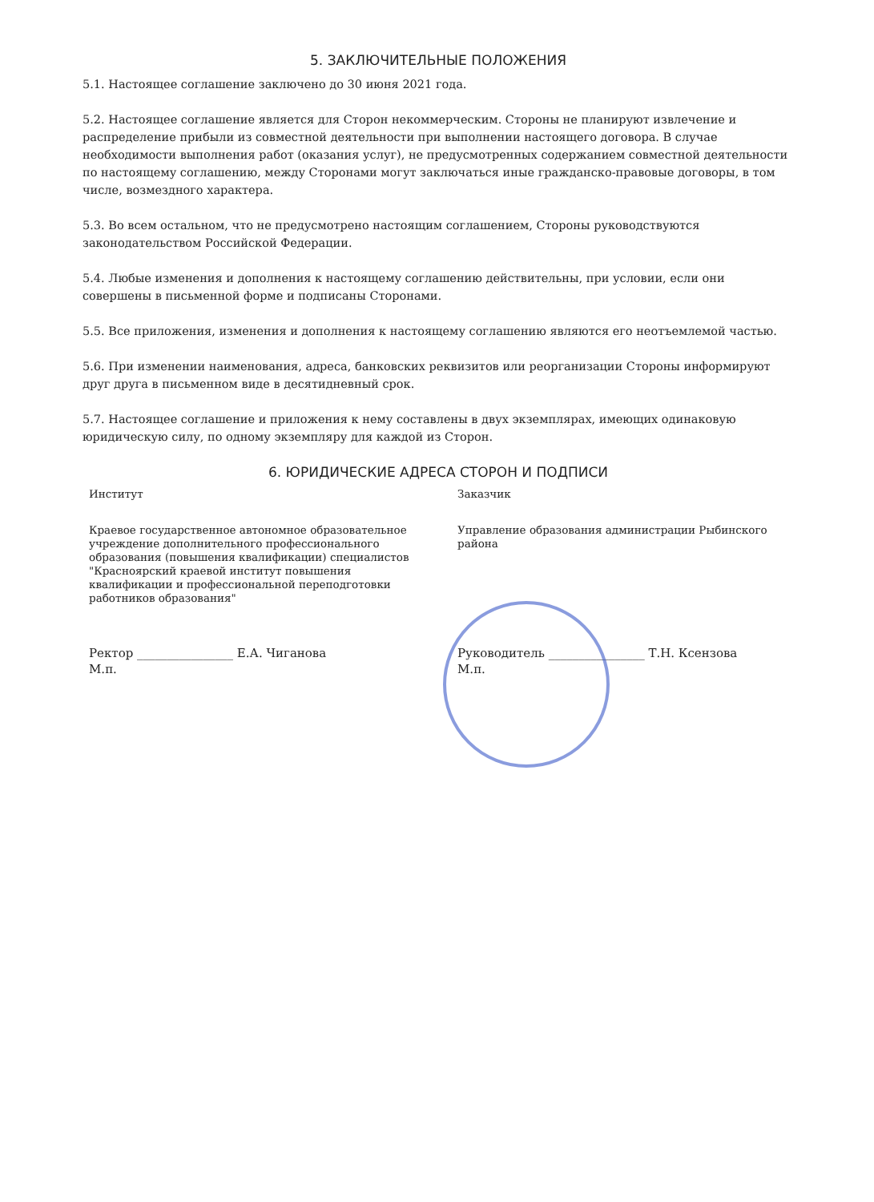5. ЗАКЛЮЧИТЕЛЬНЫЕ ПОЛОЖЕНИЯ
5.1. Настоящее соглашение заключено до 30 июня 2021 года.
5.2. Настоящее соглашение является для Сторон некоммерческим. Стороны не планируют извлечение и распределение прибыли из совместной деятельности при выполнении настоящего договора. В случае необходимости выполнения работ (оказания услуг), не предусмотренных содержанием совместной деятельности по настоящему соглашению, между Сторонами могут заключаться иные гражданско-правовые договоры, в том числе, возмездного характера.
5.3. Во всем остальном, что не предусмотрено настоящим соглашением, Стороны руководствуются законодательством Российской Федерации.
5.4. Любые изменения и дополнения к настоящему соглашению действительны, при условии, если они совершены в письменной форме и подписаны Сторонами.
5.5. Все приложения, изменения и дополнения к настоящему соглашению являются его неотъемлемой частью.
5.6. При изменении наименования, адреса, банковских реквизитов или реорганизации Стороны информируют друг друга в письменном виде в десятидневный срок.
5.7. Настоящее соглашение и приложения к нему составлены в двух экземплярах, имеющих одинаковую юридическую силу, по одному экземпляру для каждой из Сторон.
6. ЮРИДИЧЕСКИЕ АДРЕСА СТОРОН И ПОДПИСИ
Институт
Краевое государственное автономное образовательное учреждение дополнительного профессионального образования (повышения квалификации) специалистов "Красноярский краевой институт повышения квалификации и профессиональной переподготовки работников образования"
Ректор ________________ Е.А. Чиганова
М.п.
Заказчик
Управление образования администрации Рыбинского района
Руководитель ________________ Т.Н. Ксензова
М.п.